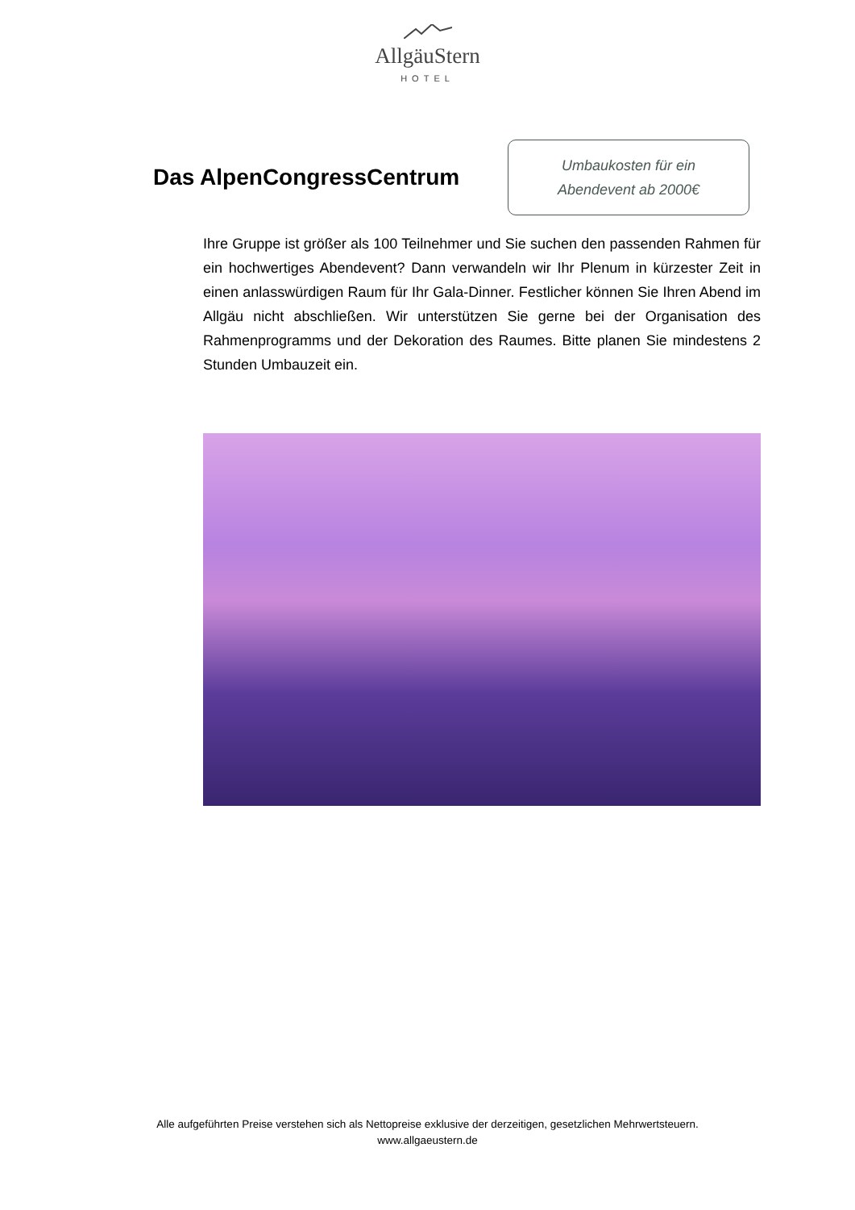AllgäuStern
HOTEL
Das AlpenCongressCentrum
Umbaukosten für ein
Abendevent ab 2000€
Ihre Gruppe ist größer als 100 Teilnehmer und Sie suchen den passenden Rahmen für ein hochwertiges Abendevent? Dann verwandeln wir Ihr Plenum in kürzester Zeit in einen anlasswürdigen Raum für Ihr Gala-Dinner. Festlicher können Sie Ihren Abend im Allgäu nicht abschließen. Wir unterstützen Sie gerne bei der Organisation des Rahmenprogramms und der Dekoration des Raumes. Bitte planen Sie mindestens 2 Stunden Umbauzeit ein.
Alle aufgeführten Preise verstehen sich als Nettopreise exklusive der derzeitigen, gesetzlichen Mehrwertsteuern.
www.allgaeustern.de